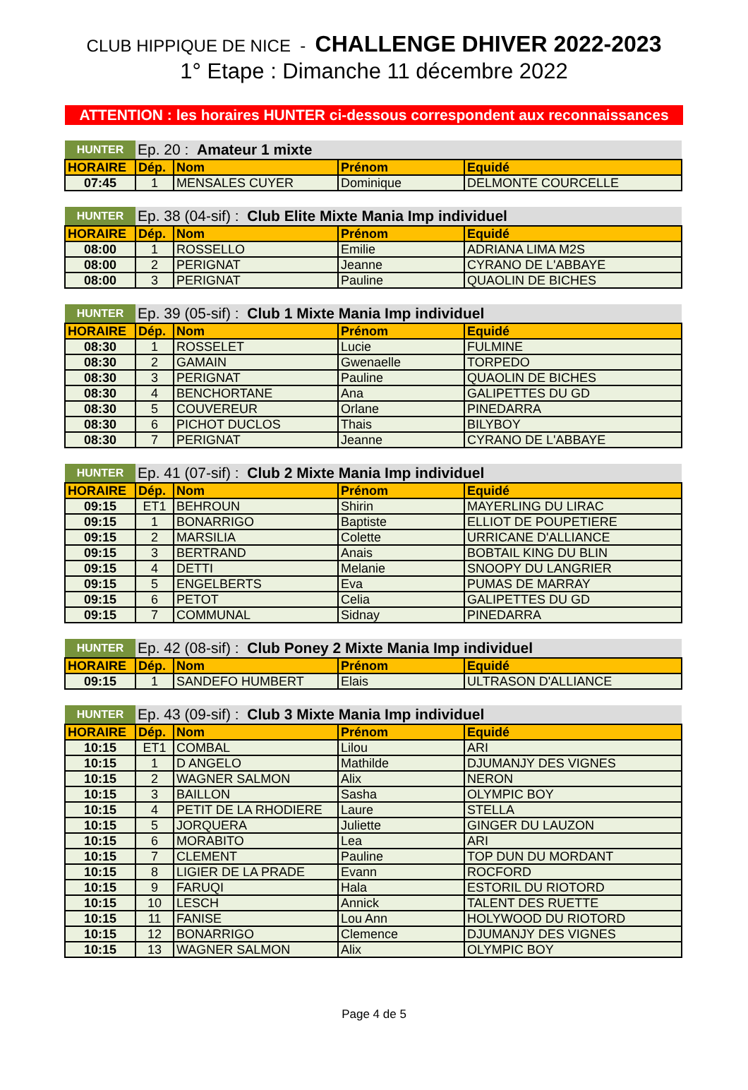CLUB HIPPIQUE DE NICE - CHALLENGE DHIVER 2022-2023
1° Etape : Dimanche 11 décembre 2022
ATTENTION : les horaires HUNTER ci-dessous correspondent aux reconnaissances
| HUNTER | Ep. 20 : Amateur 1 mixte | | | |
| HORAIRE | Dép. | Nom | Prénom | Equidé |
| 07:45 | 1 | MENSALES CUYER | Dominique | DELMONTE COURCELLE |
| HUNTER | Ep. 38 (04-sif) : Club Elite Mixte Mania Imp individuel | | | |
| HORAIRE | Dép. | Nom | Prénom | Equidé |
| 08:00 | 1 | ROSSELLO | Emilie | ADRIANA LIMA M2S |
| 08:00 | 2 | PERIGNAT | Jeanne | CYRANO DE L'ABBAYE |
| 08:00 | 3 | PERIGNAT | Pauline | QUAOLIN DE BICHES |
| HUNTER | Ep. 39 (05-sif) : Club 1 Mixte Mania Imp individuel | | | |
| HORAIRE | Dép. | Nom | Prénom | Equidé |
| 08:30 | 1 | ROSSELET | Lucie | FULMINE |
| 08:30 | 2 | GAMAIN | Gwenaelle | TORPEDO |
| 08:30 | 3 | PERIGNAT | Pauline | QUAOLIN DE BICHES |
| 08:30 | 4 | BENCHORTANE | Ana | GALIPETTES DU GD |
| 08:30 | 5 | COUVEREUR | Orlane | PINEDARRA |
| 08:30 | 6 | PICHOT DUCLOS | Thais | BILYBOY |
| 08:30 | 7 | PERIGNAT | Jeanne | CYRANO DE L'ABBAYE |
| HUNTER | Ep. 41 (07-sif) : Club 2 Mixte Mania Imp individuel | | | |
| HORAIRE | Dép. | Nom | Prénom | Equidé |
| 09:15 | ET1 | BEHROUN | Shirin | MAYERLING DU LIRAC |
| 09:15 | 1 | BONARRIGO | Baptiste | ELLIOT DE POUPETIERE |
| 09:15 | 2 | MARSILIA | Colette | URRICANE D'ALLIANCE |
| 09:15 | 3 | BERTRAND | Anais | BOBTAIL KING DU BLIN |
| 09:15 | 4 | DETTI | Melanie | SNOOPY DU LANGRIER |
| 09:15 | 5 | ENGELBERTS | Eva | PUMAS DE MARRAY |
| 09:15 | 6 | PETOT | Celia | GALIPETTES DU GD |
| 09:15 | 7 | COMMUNAL | Sidnay | PINEDARRA |
| HUNTER | Ep. 42 (08-sif) : Club Poney 2 Mixte Mania Imp individuel | | | |
| HORAIRE | Dép. | Nom | Prénom | Equidé |
| 09:15 | 1 | SANDEFO HUMBERT | Elais | ULTRASON D'ALLIANCE |
| HUNTER | Ep. 43 (09-sif) : Club 3 Mixte Mania Imp individuel | | | |
| HORAIRE | Dép. | Nom | Prénom | Equidé |
| 10:15 | ET1 | COMBAL | Lilou | ARI |
| 10:15 | 1 | D ANGELO | Mathilde | DJUMANJY DES VIGNES |
| 10:15 | 2 | WAGNER SALMON | Alix | NERON |
| 10:15 | 3 | BAILLON | Sasha | OLYMPIC BOY |
| 10:15 | 4 | PETIT DE LA RHODIERE | Laure | STELLA |
| 10:15 | 5 | JORQUERA | Juliette | GINGER DU LAUZON |
| 10:15 | 6 | MORABITO | Lea | ARI |
| 10:15 | 7 | CLEMENT | Pauline | TOP DUN DU MORDANT |
| 10:15 | 8 | LIGIER DE LA PRADE | Evann | ROCFORD |
| 10:15 | 9 | FARUQI | Hala | ESTORIL DU RIOTORD |
| 10:15 | 10 | LESCH | Annick | TALENT DES RUETTE |
| 10:15 | 11 | FANISE | Lou Ann | HOLYWOOD DU RIOTORD |
| 10:15 | 12 | BONARRIGO | Clemence | DJUMANJY DES VIGNES |
| 10:15 | 13 | WAGNER SALMON | Alix | OLYMPIC BOY |
Page 4 de 5